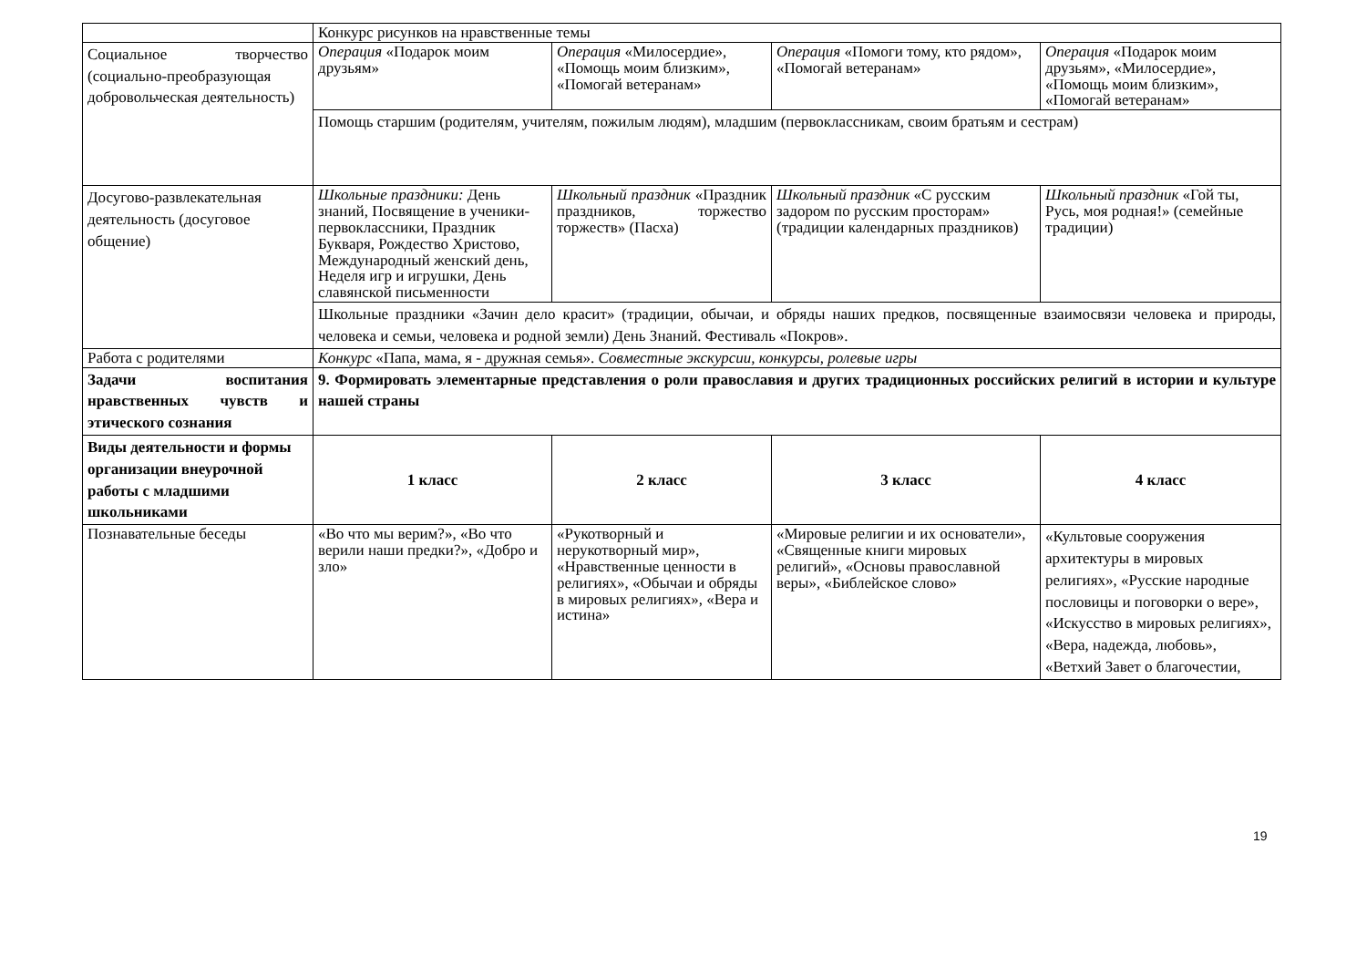| | Конкурс рисунков на нравственные темы | | | |
| Социальное творчество (социально-преобразующая добровольческая деятельность) | Операция «Подарок моим друзьям» | Операция «Милосердие», «Помощь моим близким», «Помогай ветеранам» | Операция «Помоги тому, кто рядом», «Помогай ветеранам» | Операция «Подарок моим друзьям», «Милосердие», «Помощь моим близким», «Помогай ветеранам» |
| | Помощь старшим (родителям, учителям, пожилым людям), младшим (первоклассникам, своим братьям и сестрам) | | | |
| Досугово-развлекательная деятельность (досуговое общение) | Школьные праздники: День знаний, Посвящение в ученики-первоклассники, Праздник Букваря, Рождество Христово, Международный женский день, Неделя игр и игрушки, День славянской письменности | Школьный праздник «Праздник праздников, торжество торжеств» (Пасха) | Школьный праздник «С русским задором по русским просторам» (традиции календарных праздников) | Школьный праздник «Гой ты, Русь, моя родная!» (семейные традиции) |
| | Школьные праздники «Зачин дело красит» (традиции, обычаи, и обряды наших предков, посвященные взаимосвязи человека и природы, человека и семьи, человека и родной земли) День Знаний. Фестиваль «Покров». | | | |
| Работа с родителями | Конкурс «Папа, мама, я - дружная семья». Совместные экскурсии, конкурсы, ролевые игры | | | |
| Задачи воспитания нравственных чувств и этического сознания | 9. Формировать элементарные представления о роли православия и других традиционных российских религий в истории и культуре нашей страны | | | |
| Виды деятельности и формы организации внеурочной работы с младшими школьниками | 1 класс | 2 класс | 3 класс | 4 класс |
| Познавательные беседы | «Во что мы верим?», «Во что верили наши предки?», «Добро и зло» | «Рукотворный и нерукотворный мир», «Нравственные ценности в религиях», «Обычаи и обряды в мировых религиях», «Вера и истина» | «Мировые религии и их основатели», «Священные книги мировых религий», «Основы православной веры», «Библейское слово» | «Культовые сооружения архитектуры в мировых религиях», «Русские народные пословицы и поговорки о вере», «Искусство в мировых религиях», «Вера, надежда, любовь», «Ветхий Завет о благочестии, |
19